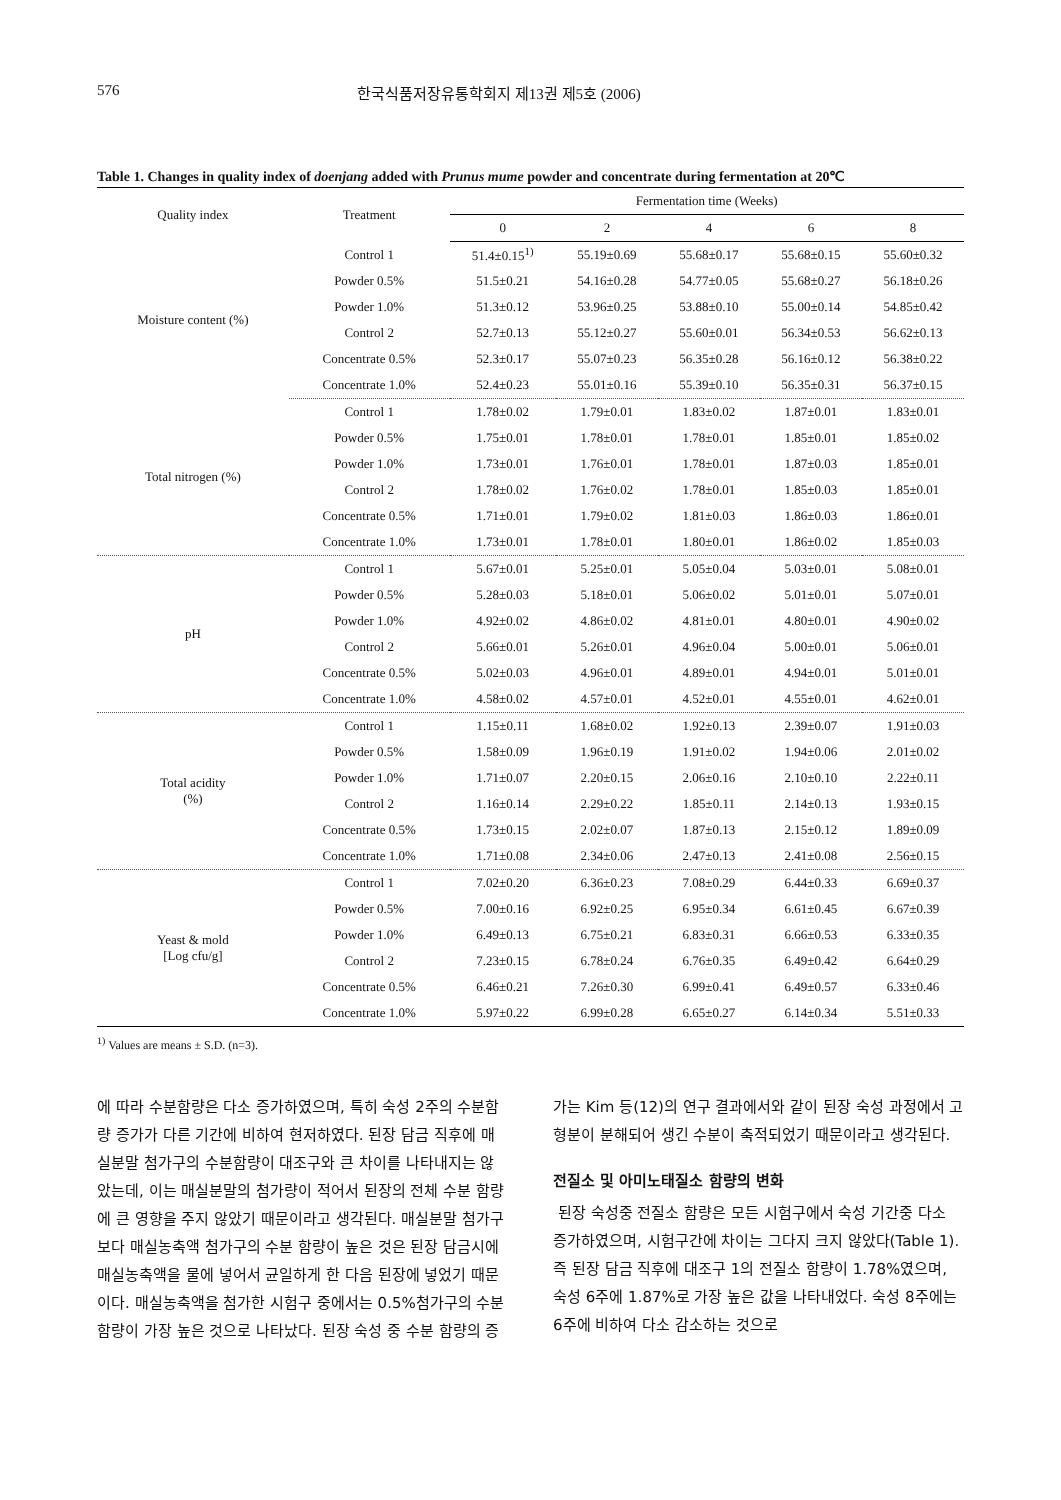576 한국식품저장유통학회지 제13권 제5호 (2006)
Table 1. Changes in quality index of doenjang added with Prunus mume powder and concentrate during fermentation at 20℃
| Quality index | Treatment | Fermentation time (Weeks) | | | | |
| --- | --- | --- | --- | --- | --- | --- |
| | | 0 | 2 | 4 | 6 | 8 |
| Moisture content (%) | Control 1 | 51.4±0.15<sup>1)</sup> | 55.19±0.69 | 55.68±0.17 | 55.68±0.15 | 55.60±0.32 |
| | Powder 0.5% | 51.5±0.21 | 54.16±0.28 | 54.77±0.05 | 55.68±0.27 | 56.18±0.26 |
| | Powder 1.0% | 51.3±0.12 | 53.96±0.25 | 53.88±0.10 | 55.00±0.14 | 54.85±0.42 |
| | Control 2 | 52.7±0.13 | 55.12±0.27 | 55.60±0.01 | 56.34±0.53 | 56.62±0.13 |
| | Concentrate 0.5% | 52.3±0.17 | 55.07±0.23 | 56.35±0.28 | 56.16±0.12 | 56.38±0.22 |
| | Concentrate 1.0% | 52.4±0.23 | 55.01±0.16 | 55.39±0.10 | 56.35±0.31 | 56.37±0.15 |
| Total nitrogen (%) | Control 1 | 1.78±0.02 | 1.79±0.01 | 1.83±0.02 | 1.87±0.01 | 1.83±0.01 |
| | Powder 0.5% | 1.75±0.01 | 1.78±0.01 | 1.78±0.01 | 1.85±0.01 | 1.85±0.02 |
| | Powder 1.0% | 1.73±0.01 | 1.76±0.01 | 1.78±0.01 | 1.87±0.03 | 1.85±0.01 |
| | Control 2 | 1.78±0.02 | 1.76±0.02 | 1.78±0.01 | 1.85±0.03 | 1.85±0.01 |
| | Concentrate 0.5% | 1.71±0.01 | 1.79±0.02 | 1.81±0.03 | 1.86±0.03 | 1.86±0.01 |
| | Concentrate 1.0% | 1.73±0.01 | 1.78±0.01 | 1.80±0.01 | 1.86±0.02 | 1.85±0.03 |
| pH | Control 1 | 5.67±0.01 | 5.25±0.01 | 5.05±0.04 | 5.03±0.01 | 5.08±0.01 |
| | Powder 0.5% | 5.28±0.03 | 5.18±0.01 | 5.06±0.02 | 5.01±0.01 | 5.07±0.01 |
| | Powder 1.0% | 4.92±0.02 | 4.86±0.02 | 4.81±0.01 | 4.80±0.01 | 4.90±0.02 |
| | Control 2 | 5.66±0.01 | 5.26±0.01 | 4.96±0.04 | 5.00±0.01 | 5.06±0.01 |
| | Concentrate 0.5% | 5.02±0.03 | 4.96±0.01 | 4.89±0.01 | 4.94±0.01 | 5.01±0.01 |
| | Concentrate 1.0% | 4.58±0.02 | 4.57±0.01 | 4.52±0.01 | 4.55±0.01 | 4.62±0.01 |
| Total acidity (%) | Control 1 | 1.15±0.11 | 1.68±0.02 | 1.92±0.13 | 2.39±0.07 | 1.91±0.03 |
| | Powder 0.5% | 1.58±0.09 | 1.96±0.19 | 1.91±0.02 | 1.94±0.06 | 2.01±0.02 |
| | Powder 1.0% | 1.71±0.07 | 2.20±0.15 | 2.06±0.16 | 2.10±0.10 | 2.22±0.11 |
| | Control 2 | 1.16±0.14 | 2.29±0.22 | 1.85±0.11 | 2.14±0.13 | 1.93±0.15 |
| | Concentrate 0.5% | 1.73±0.15 | 2.02±0.07 | 1.87±0.13 | 2.15±0.12 | 1.89±0.09 |
| | Concentrate 1.0% | 1.71±0.08 | 2.34±0.06 | 2.47±0.13 | 2.41±0.08 | 2.56±0.15 |
| Yeast & mold [Log cfu/g] | Control 1 | 7.02±0.20 | 6.36±0.23 | 7.08±0.29 | 6.44±0.33 | 6.69±0.37 |
| | Powder 0.5% | 7.00±0.16 | 6.92±0.25 | 6.95±0.34 | 6.61±0.45 | 6.67±0.39 |
| | Powder 1.0% | 6.49±0.13 | 6.75±0.21 | 6.83±0.31 | 6.66±0.53 | 6.33±0.35 |
| | Control 2 | 7.23±0.15 | 6.78±0.24 | 6.76±0.35 | 6.49±0.42 | 6.64±0.29 |
| | Concentrate 0.5% | 6.46±0.21 | 7.26±0.30 | 6.99±0.41 | 6.49±0.57 | 6.33±0.46 |
| | Concentrate 1.0% | 5.97±0.22 | 6.99±0.28 | 6.65±0.27 | 6.14±0.34 | 5.51±0.33 |
<sup>1)</sup> Values are means ± S.D. (n=3).
에 따라 수분함량은 다소 증가하였으며, 특히 숙성 2주의 수분함량 증가가 다른 기간에 비하여 현저하였다. 된장 담금 직후에 매실분말 첨가구의 수분함량이 대조구와 큰 차이를 나타내지는 않았는데, 이는 매실분말의 첨가량이 적어서 된장의 전체 수분 함량에 큰 영향을 주지 않았기 때문이라고 생각된다. 매실분말 첨가구보다 매실농축액 첨가구의 수분 함량이 높은 것은 된장 담금시에 매실농축액을 물에 넣어서 균일하게 한 다음 된장에 넣었기 때문이다. 매실농축액을 첨가한 시험구 중에서는 0.5%첨가구의 수분 함량이 가장 높은 것으로 나타났다. 된장 숙성 중 수분 함량의 증가는 Kim 등(12)의 연구 결과에서와 같이 된장 숙성 과정에서 고형분이 분해되어 생긴 수분이 축적되었기 때문이라고 생각된다.
전질소 및 아미노태질소 함량의 변화
된장 숙성중 전질소 함량은 모든 시험구에서 숙성 기간중 다소 증가하였으며, 시험구간에 차이는 그다지 크지 않았다(Table 1). 즉 된장 담금 직후에 대조구 1의 전질소 함량이 1.78%였으며, 숙성 6주에 1.87%로 가장 높은 값을 나타내었다. 숙성 8주에는 6주에 비하여 다소 감소하는 것으로